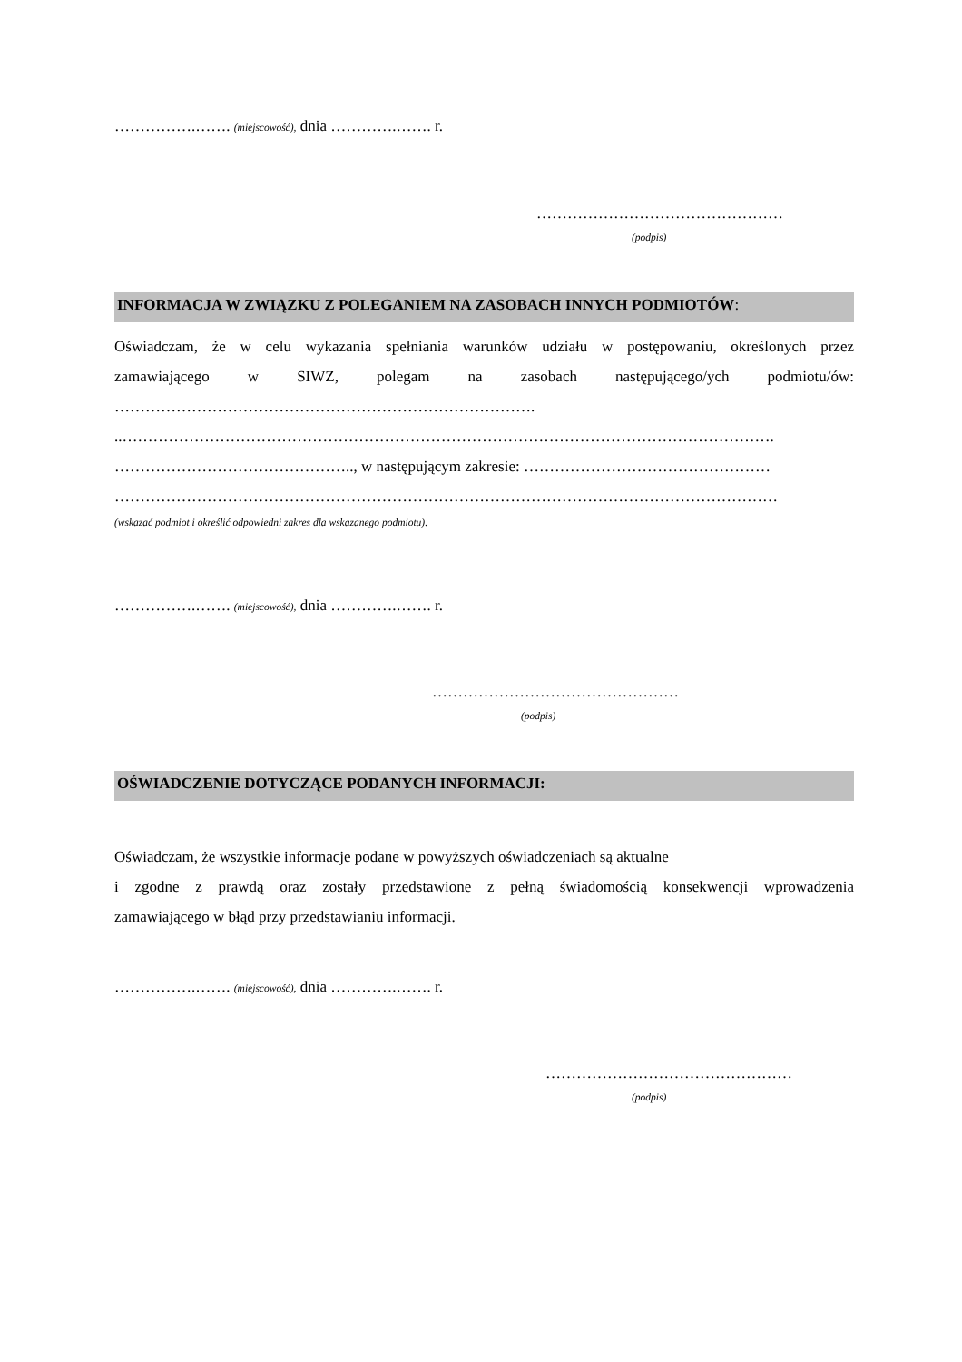…………….……. (miejscowość), dnia ………….……. r.
…………………………………………
(podpis)
INFORMACJA W ZWIĄZKU Z POLEGANIEM NA ZASOBACH INNYCH PODMIOTÓW:
Oświadczam, że w celu wykazania spełniania warunków udziału w postępowaniu, określonych przez
zamawiającego w SIWZ, polegam na zasobach następującego/ych podmiotu/ów:
……………………………………………………………………….
..……………………………………………………………………………………………………………….
……………………………………….., w następującym zakresie: …………………………………………
…………………………………………………………………………………………………………………
(wskazać podmiot i określić odpowiedni zakres dla wskazanego podmiotu).
…………….……. (miejscowość), dnia ………….……. r.
…………………………………………
(podpis)
OŚWIADCZENIE DOTYCZĄCE PODANYCH INFORMACJI:
Oświadczam, że wszystkie informacje podane w powyższych oświadczeniach są aktualne
i zgodne z prawdą oraz zostały przedstawione z pełną świadomością konsekwencji wprowadzenia
zamawiającego w błąd przy przedstawianiu informacji.
…………….……. (miejscowość), dnia ………….……. r.
…………………………………………
(podpis)